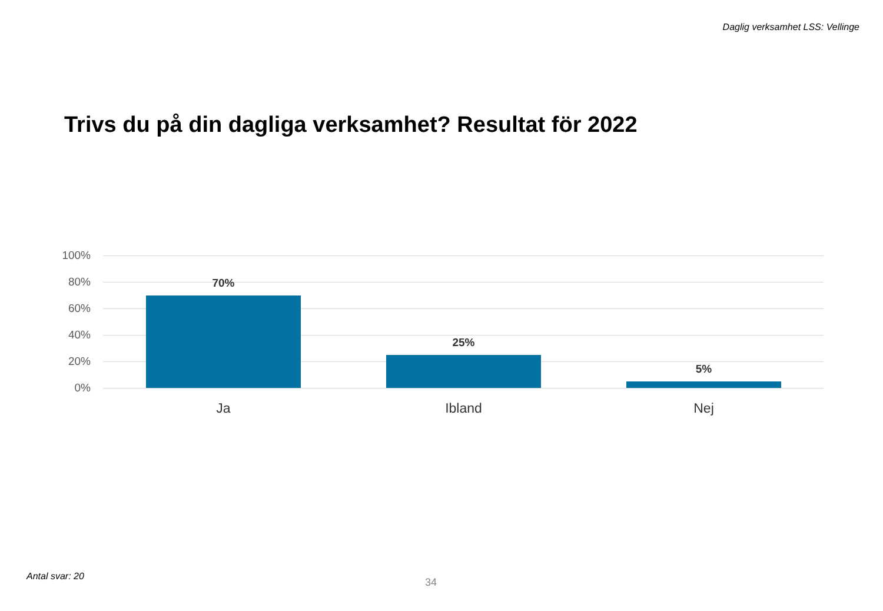Daglig verksamhet LSS: Vellinge
Trivs du på din dagliga verksamhet? Resultat för 2022
100%
80%
60%
40%
20%
0%
70%
25%
5%
Ja Ibland Nej
Antal svar: 20 34